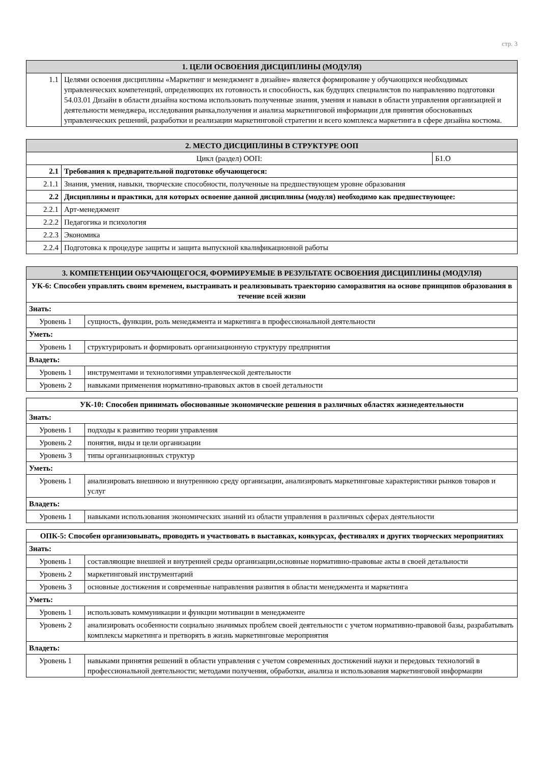стр. 3
| 1. ЦЕЛИ ОСВОЕНИЯ ДИСЦИПЛИНЫ (МОДУЛЯ) | |
| --- | --- |
| 1.1 | Целями освоения дисциплины «Маркетинг и менеджмент в дизайне» является формирование у обучающихся необходимых управленческих компетенций, определяющих их готовность и способность, как будущих специалистов по направлению подготовки 54.03.01 Дизайн в области дизайна костюма использовать полученные знания, умения и навыки в области управления организацией и деятельности менеджера, исследования рынка,получения и анализа маркетинговой информации для принятия обоснованных управленческих решений, разработки и реализации маркетинговой стратегии и всего комплекса маркетинга в сфере дизайна костюма. |
| 2. МЕСТО ДИСЦИПЛИНЫ В СТРУКТУРЕ ООП | | |
| --- | --- | --- |
| Цикл (раздел) ООП: | | Б1.О |
| 2.1 | Требования к предварительной подготовке обучающегося: | |
| 2.1.1 | Знания, умения, навыки, творческие способности, полученные на предшествующем уровне образования | |
| 2.2 | Дисциплины и практики, для которых освоение данной дисциплины (модуля) необходимо как предшествующее: | |
| 2.2.1 | Арт-менеджмент | |
| 2.2.2 | Педагогика и психология | |
| 2.2.3 | Экономика | |
| 2.2.4 | Подготовка к процедуре защиты и защита выпускной квалификационной работы | |
| 3. КОМПЕТЕНЦИИ ОБУЧАЮЩЕГОСЯ, ФОРМИРУЕМЫЕ В РЕЗУЛЬТАТЕ ОСВОЕНИЯ ДИСЦИПЛИНЫ (МОДУЛЯ) | |
| --- | --- |
| УК-6: Способен управлять своим временем, выстраивать и реализовывать траекторию саморазвития на основе принципов образования в течение всей жизни | |
| Знать: | |
| Уровень 1 | сущность, функции, роль менеджмента и маркетинга в профессиональной деятельности |
| Уметь: | |
| Уровень 1 | структурировать и формировать организационную структуру предприятия |
| Владеть: | |
| Уровень 1 | инструментами и технологиями управленческой деятельности |
| Уровень 2 | навыками применения нормативно-правовых актов в своей детальности |
| УК-10: Способен принимать обоснованные экономические решения в различных областях жизнедеятельности | |
| Знать: | |
| Уровень 1 | подходы к развитию теории управления |
| Уровень 2 | понятия, виды и цели организации |
| Уровень 3 | типы организационных структур |
| Уметь: | |
| Уровень 1 | анализировать внешнюю и внутреннюю среду организации, анализировать маркетинговые характеристики рынков товаров и услуг |
| Владеть: | |
| Уровень 1 | навыками использования экономических знаний из области управления в различных сферах деятельности |
| ОПК-5: Способен организовывать, проводить и участвовать в выставках, конкурсах, фестивалях и других творческих мероприятиях | |
| Знать: | |
| Уровень 1 | составляющие внешней и внутренней среды организации,основные нормативно-правовые акты в своей детальности |
| Уровень 2 | маркетинговый инструментарий |
| Уровень 3 | основные достижения и современные направления развития в области менеджмента и маркетинга |
| Уметь: | |
| Уровень 1 | использовать коммуникации и функции мотивации в менеджменте |
| Уровень 2 | анализировать особенности социально значимых проблем своей деятельности с учетом нормативно-правовой базы, разрабатывать комплексы маркетинга и претворять в жизнь маркетинговые мероприятия |
| Владеть: | |
| Уровень 1 | навыками принятия решений в области управления с учетом современных достижений науки и передовых технологий в профессиональной деятельности; методами получения, обработки, анализа и использования маркетинговой информации |